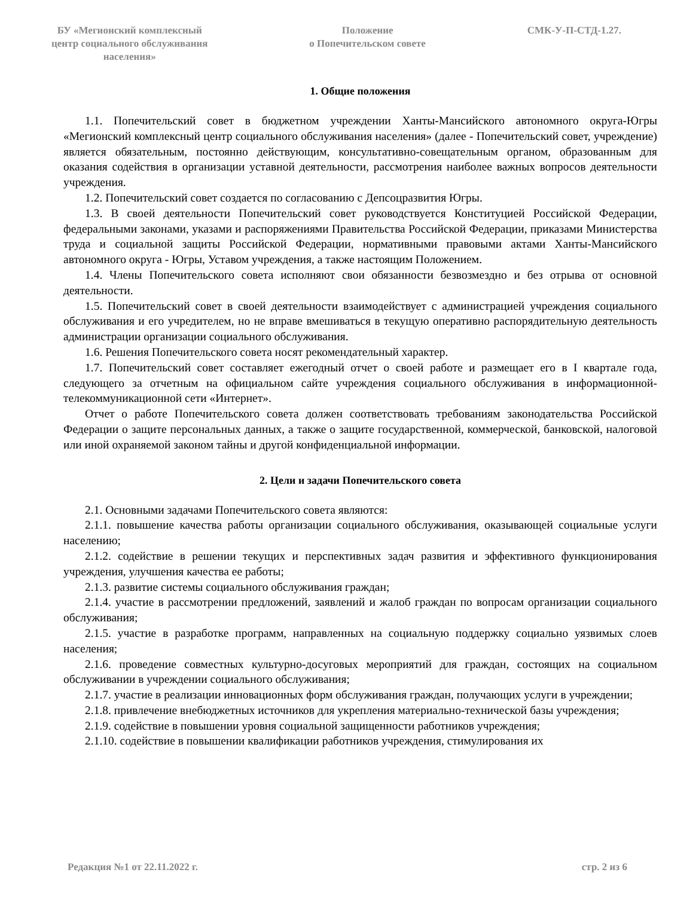БУ «Мегионский комплексный
центр социального обслуживания
населения»
Положение
о Попечительском совете
СМК-У-П-СТД-1.27.
1. Общие положения
1.1. Попечительский совет в бюджетном учреждении Ханты-Мансийского автономного округа-Югры «Мегионский комплексный центр социального обслуживания населения» (далее - Попечительский совет, учреждение) является обязательным, постоянно действующим, консультативно-совещательным органом, образованным для оказания содействия в организации уставной деятельности, рассмотрения наиболее важных вопросов деятельности учреждения.
1.2. Попечительский совет создается по согласованию с Депсоцразвития Югры.
1.3. В своей деятельности Попечительский совет руководствуется Конституцией Российской Федерации, федеральными законами, указами и распоряжениями Правительства Российской Федерации, приказами Министерства труда и социальной защиты Российской Федерации, нормативными правовыми актами Ханты-Мансийского автономного округа - Югры, Уставом учреждения, а также настоящим Положением.
1.4. Члены Попечительского совета исполняют свои обязанности безвозмездно и без отрыва от основной деятельности.
1.5. Попечительский совет в своей деятельности взаимодействует с администрацией учреждения социального обслуживания и его учредителем, но не вправе вмешиваться в текущую оперативно распорядительную деятельность администрации организации социального обслуживания.
1.6. Решения Попечительского совета носят рекомендательный характер.
1.7. Попечительский совет составляет ежегодный отчет о своей работе и размещает его в I квартале года, следующего за отчетным на официальном сайте учреждения социального обслуживания в информационной-телекоммуникационной сети «Интернет».
Отчет о работе Попечительского совета должен соответствовать требованиям законодательства Российской Федерации о защите персональных данных, а также о защите государственной, коммерческой, банковской, налоговой или иной охраняемой законом тайны и другой конфиденциальной информации.
2. Цели и задачи Попечительского совета
2.1. Основными задачами Попечительского совета являются:
2.1.1. повышение качества работы организации социального обслуживания, оказывающей социальные услуги населению;
2.1.2. содействие в решении текущих и перспективных задач развития и эффективного функционирования учреждения, улучшения качества ее работы;
2.1.3. развитие системы социального обслуживания граждан;
2.1.4. участие в рассмотрении предложений, заявлений и жалоб граждан по вопросам организации социального обслуживания;
2.1.5. участие в разработке программ, направленных на социальную поддержку социально уязвимых слоев населения;
2.1.6. проведение совместных культурно-досуговых мероприятий для граждан, состоящих на социальном обслуживании в учреждении социального обслуживания;
2.1.7. участие в реализации инновационных форм обслуживания граждан, получающих услуги в учреждении;
2.1.8. привлечение внебюджетных источников для укрепления материально-технической базы учреждения;
2.1.9. содействие в повышении уровня социальной защищенности работников учреждения;
2.1.10. содействие в повышении квалификации работников учреждения, стимулирования их
Редакция №1 от 22.11.2022 г. стр. 2 из 6